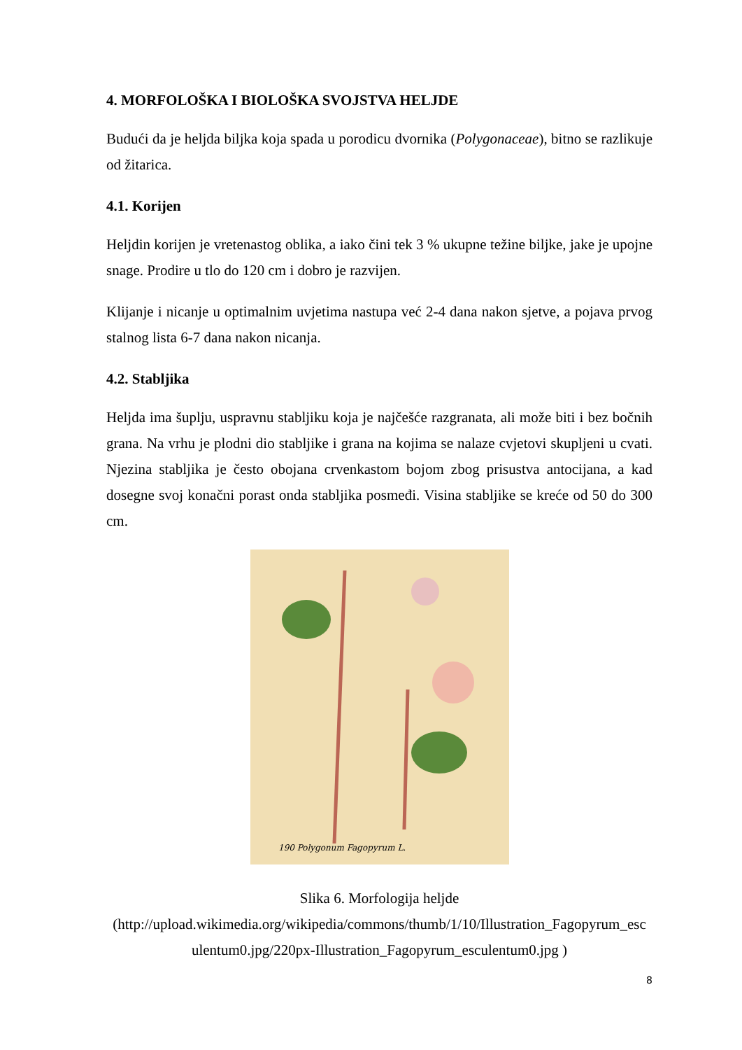4. MORFOLOŠKA I BIOLOŠKA SVOJSTVA HELJDE
Budući da je heljda biljka koja spada u porodicu dvornika (Polygonaceae), bitno se razlikuje od žitarica.
4.1. Korijen
Heljdin korijen je vretenastog oblika, a iako čini tek 3 % ukupne težine biljke, jake je upojne snage. Prodire u tlo do 120 cm i dobro je razvijen.
Klijanje i nicanje u optimalnim uvjetima nastupa već 2-4 dana nakon sjetve, a pojava prvog stalnog lista 6-7 dana nakon nicanja.
4.2. Stabljika
Heljda ima šuplju, uspravnu stabljiku koja je najčešće razgranata, ali može biti i bez bočnih grana. Na vrhu je plodni dio stabljike i grana na kojima se nalaze cvjetovi skupljeni u cvati. Njezina stabljika je često obojana crvenkastom bojom zbog prisustva antocijana, a kad dosegne svoj konačni porast onda stabljika posmeđi. Visina stabljike se kreće od 50 do 300 cm.
190 Polygonum Fagopyrum L.
Slika 6. Morfologija heljde
(http://upload.wikimedia.org/wikipedia/commons/thumb/1/10/Illustration_Fagopyrum_esc ulentum0.jpg/220px-Illustration_Fagopyrum_esculentum0.jpg )
8